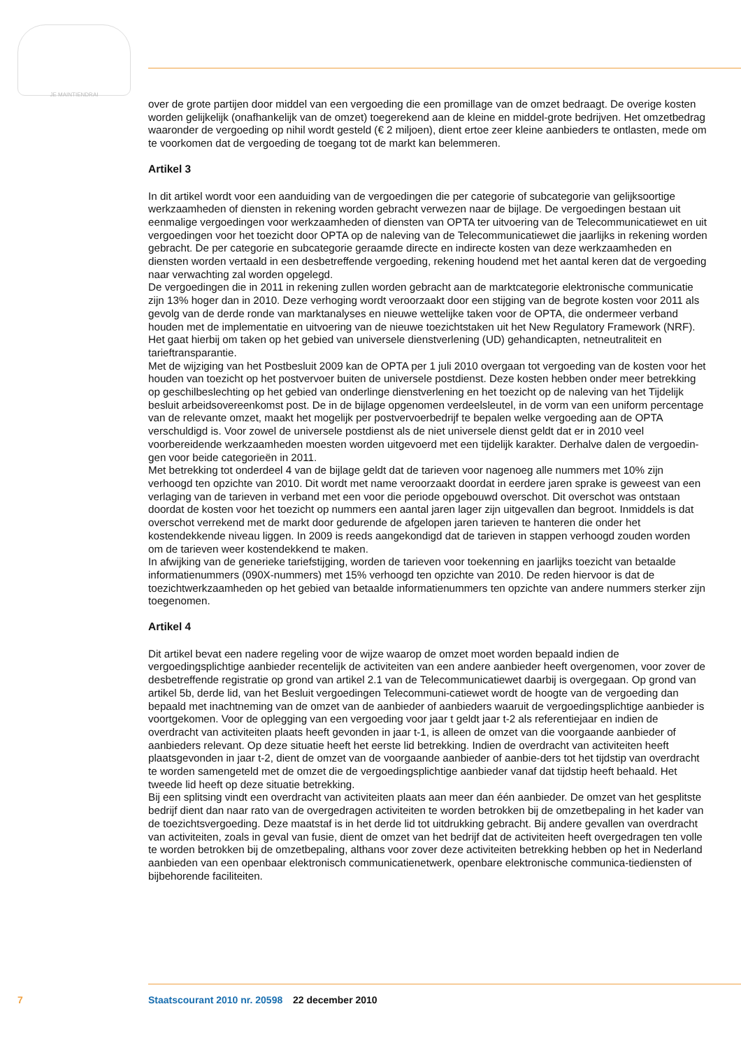JE MAINTIENDRAI
over de grote partijen door middel van een vergoeding die een promillage van de omzet bedraagt. De overige kosten worden gelijkelijk (onafhankelijk van de omzet) toegerekend aan de kleine en middel-grote bedrijven. Het omzetbedrag waaronder de vergoeding op nihil wordt gesteld (€ 2 miljoen), dient ertoe zeer kleine aanbieders te ontlasten, mede om te voorkomen dat de vergoeding de toegang tot de markt kan belemmeren.
Artikel 3
In dit artikel wordt voor een aanduiding van de vergoedingen die per categorie of subcategorie van gelijksoortige werkzaamheden of diensten in rekening worden gebracht verwezen naar de bijlage. De vergoedingen bestaan uit eenmalige vergoedingen voor werkzaamheden of diensten van OPTA ter uitvoering van de Telecommunicatiewet en uit vergoedingen voor het toezicht door OPTA op de naleving van de Telecommunicatiewet die jaarlijks in rekening worden gebracht. De per categorie en subcategorie geraamde directe en indirecte kosten van deze werkzaamheden en diensten worden vertaald in een desbetreffende vergoeding, rekening houdend met het aantal keren dat de vergoeding naar verwachting zal worden opgelegd.
De vergoedingen die in 2011 in rekening zullen worden gebracht aan de marktcategorie elektronische communicatie zijn 13% hoger dan in 2010. Deze verhoging wordt veroorzaakt door een stijging van de begrote kosten voor 2011 als gevolg van de derde ronde van marktanalyses en nieuwe wettelijke taken voor de OPTA, die ondermeer verband houden met de implementatie en uitvoering van de nieuwe toezichtstaken uit het New Regulatory Framework (NRF). Het gaat hierbij om taken op het gebied van universele dienstverlening (UD) gehandicapten, netneutraliteit en tarieftransparantie.
Met de wijziging van het Postbesluit 2009 kan de OPTA per 1 juli 2010 overgaan tot vergoeding van de kosten voor het houden van toezicht op het postvervoer buiten de universele postdienst. Deze kosten hebben onder meer betrekking op geschilbeslechting op het gebied van onderlinge dienstverlening en het toezicht op de naleving van het Tijdelijk besluit arbeidsovereenkomst post. De in de bijlage opgenomen verdeelsleutel, in de vorm van een uniform percentage van de relevante omzet, maakt het mogelijk per postvervoerbedrijf te bepalen welke vergoeding aan de OPTA verschuldigd is. Voor zowel de universele postdienst als de niet universele dienst geldt dat er in 2010 veel voorbereidende werkzaamheden moesten worden uitgevoerd met een tijdelijk karakter. Derhalve dalen de vergoedin-gen voor beide categorieën in 2011.
Met betrekking tot onderdeel 4 van de bijlage geldt dat de tarieven voor nagenoeg alle nummers met 10% zijn verhoogd ten opzichte van 2010. Dit wordt met name veroorzaakt doordat in eerdere jaren sprake is geweest van een verlaging van de tarieven in verband met een voor die periode opgebouwd overschot. Dit overschot was ontstaan doordat de kosten voor het toezicht op nummers een aantal jaren lager zijn uitgevallen dan begroot. Inmiddels is dat overschot verrekend met de markt door gedurende de afgelopen jaren tarieven te hanteren die onder het kostendekkende niveau liggen. In 2009 is reeds aangekondigd dat de tarieven in stappen verhoogd zouden worden om de tarieven weer kostendekkend te maken.
In afwijking van de generieke tariefstijging, worden de tarieven voor toekenning en jaarlijks toezicht van betaalde informatienummers (090X-nummers) met 15% verhoogd ten opzichte van 2010. De reden hiervoor is dat de toezichtwerkzaamheden op het gebied van betaalde informatienummers ten opzichte van andere nummers sterker zijn toegenomen.
Artikel 4
Dit artikel bevat een nadere regeling voor de wijze waarop de omzet moet worden bepaald indien de vergoedingsplichtige aanbieder recentelijk de activiteiten van een andere aanbieder heeft overgenomen, voor zover de desbetreffende registratie op grond van artikel 2.1 van de Telecommunicatiewet daarbij is overgegaan. Op grond van artikel 5b, derde lid, van het Besluit vergoedingen Telecommuni-catiewet wordt de hoogte van de vergoeding dan bepaald met inachtneming van de omzet van de aanbieder of aanbieders waaruit de vergoedingsplichtige aanbieder is voortgekomen. Voor de oplegging van een vergoeding voor jaar t geldt jaar t-2 als referentiejaar en indien de overdracht van activiteiten plaats heeft gevonden in jaar t-1, is alleen de omzet van die voorgaande aanbieder of aanbieders relevant. Op deze situatie heeft het eerste lid betrekking. Indien de overdracht van activiteiten heeft plaatsgevonden in jaar t-2, dient de omzet van de voorgaande aanbieder of aanbie-ders tot het tijdstip van overdracht te worden samengeteld met de omzet die de vergoedingsplichtige aanbieder vanaf dat tijdstip heeft behaald. Het tweede lid heeft op deze situatie betrekking.
Bij een splitsing vindt een overdracht van activiteiten plaats aan meer dan één aanbieder. De omzet van het gesplitste bedrijf dient dan naar rato van de overgedragen activiteiten te worden betrokken bij de omzetbepaling in het kader van de toezichtsvergoeding. Deze maatstaf is in het derde lid tot uitdrukking gebracht. Bij andere gevallen van overdracht van activiteiten, zoals in geval van fusie, dient de omzet van het bedrijf dat de activiteiten heeft overgedragen ten volle te worden betrokken bij de omzetbepaling, althans voor zover deze activiteiten betrekking hebben op het in Nederland aanbieden van een openbaar elektronisch communicatienetwerk, openbare elektronische communica-tiediensten of bijbehorende faciliteiten.
7 Staatscourant 2010 nr. 20598 22 december 2010